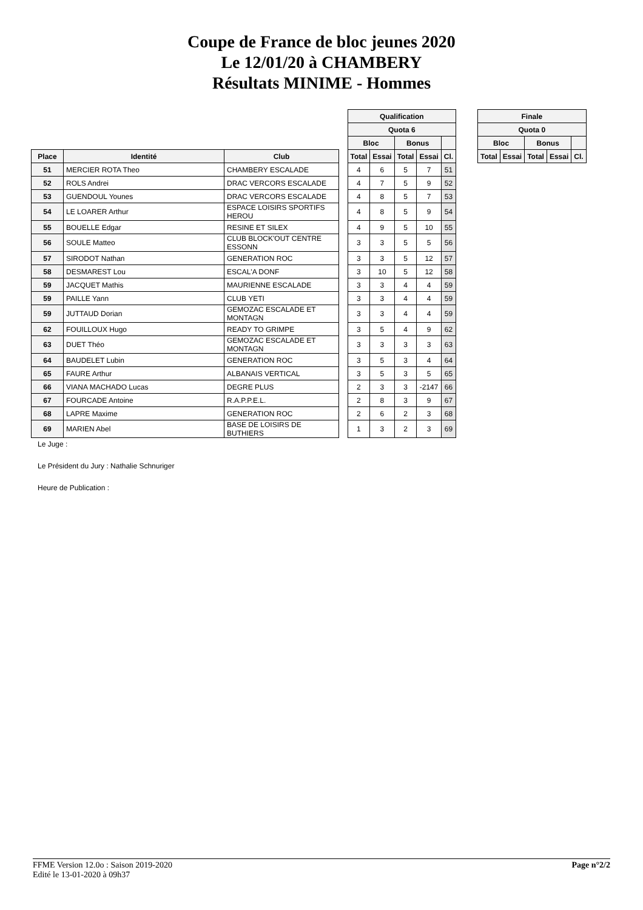Coupe de France de bloc jeunes 2020
Le 12/01/20 à CHAMBERY
Résultats MINIME - Hommes
| | | | | Qualification | | | | |
| | | | | Quota 6 | | | | |
| | | | | Bloc | | Bonus | | |
| Place | Identité | Club | | Total | Essai | Total | Essai | Cl. |
| 51 | MERCIER ROTA Theo | CHAMBERY ESCALADE | | 4 | 6 | 5 | 7 | 51 |
| 52 | ROLS Andrei | DRAC VERCORS ESCALADE | | 4 | 7 | 5 | 9 | 52 |
| 53 | GUENDOUL Younes | DRAC VERCORS ESCALADE | | 4 | 8 | 5 | 7 | 53 |
| 54 | LE LOARER Arthur | ESPACE LOISIRS SPORTIFS HEROU | | 4 | 8 | 5 | 9 | 54 |
| 55 | BOUELLE Edgar | RESINE ET SILEX | | 4 | 9 | 5 | 10 | 55 |
| 56 | SOULE Matteo | CLUB BLOCK'OUT CENTRE ESSONN | | 3 | 3 | 5 | 5 | 56 |
| 57 | SIRODOT Nathan | GENERATION ROC | | 3 | 3 | 5 | 12 | 57 |
| 58 | DESMAREST Lou | ESCAL'A DONF | | 3 | 10 | 5 | 12 | 58 |
| 59 | JACQUET Mathis | MAURIENNE ESCALADE | | 3 | 3 | 4 | 4 | 59 |
| 59 | PAILLE Yann | CLUB YETI | | 3 | 3 | 4 | 4 | 59 |
| 59 | JUTTAUD Dorian | GEMOZAC ESCALADE ET MONTAGN | | 3 | 3 | 4 | 4 | 59 |
| 62 | FOUILLOUX Hugo | READY TO GRIMPE | | 3 | 5 | 4 | 9 | 62 |
| 63 | DUET Théo | GEMOZAC ESCALADE ET MONTAGN | | 3 | 3 | 3 | 3 | 63 |
| 64 | BAUDELET Lubin | GENERATION ROC | | 3 | 5 | 3 | 4 | 64 |
| 65 | FAURE Arthur | ALBANAIS VERTICAL | | 3 | 5 | 3 | 5 | 65 |
| 66 | VIANA MACHADO Lucas | DEGRE PLUS | | 2 | 3 | 3 | -2147 | 66 |
| 67 | FOURCADE Antoine | R.A.P.P.E.L. | | 2 | 8 | 3 | 9 | 67 |
| 68 | LAPRE Maxime | GENERATION ROC | | 2 | 6 | 2 | 3 | 68 |
| 69 | MARIEN Abel | BASE DE LOISIRS DE BUTHIERS | | 1 | 3 | 2 | 3 | 69 |
| Finale | | | | |
| --- | --- | --- | --- | --- |
| Quota 0 | | | | |
| Bloc | | Bonus | | |
| Total | Essai | Total | Essai | Cl. |
Le Juge :
Le Président du Jury : Nathalie Schnuriger
Heure de Publication :
FFME Version 12.0o : Saison 2019-2020
Edité le 13-01-2020 à 09h37
Page n°2/2